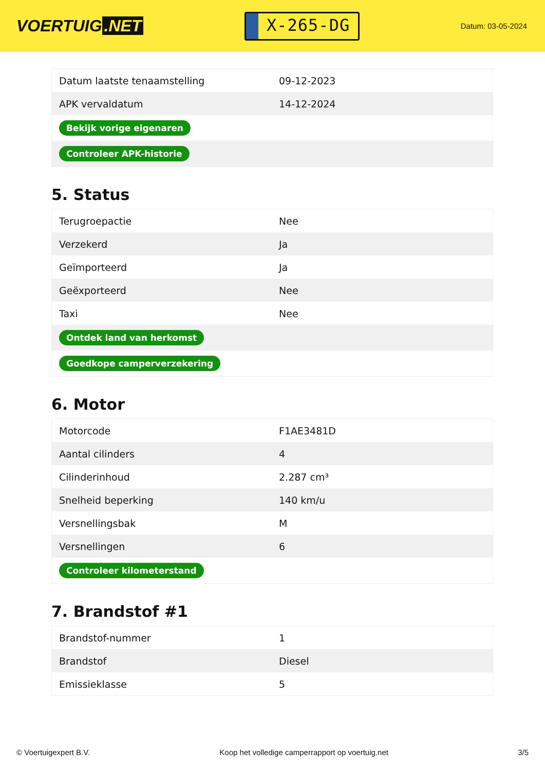VOERTUIG.NET
X-265-DG
Datum: 03-05-2024
| Datum laatste tenaamstelling | 09-12-2023 |
| APK vervaldatum | 14-12-2024 |
| Bekijk vorige eigenaren | |
| Controleer APK-historie | |
5. Status
| Terugroepactie | Nee |
| Verzekerd | Ja |
| Geïmporteerd | Ja |
| Geëxporteerd | Nee |
| Taxi | Nee |
| Ontdek land van herkomst | |
| Goedkope camperverzekering | |
6. Motor
| Motorcode | F1AE3481D |
| Aantal cilinders | 4 |
| Cilinderinhoud | 2.287 cm³ |
| Snelheid beperking | 140 km/u |
| Versnellingsbak | M |
| Versnellingen | 6 |
| Controleer kilometerstand | |
7. Brandstof #1
| Brandstof-nummer | 1 |
| Brandstof | Diesel |
| Emissieklasse | 5 |
© Voertuigexpert B.V. Koop het volledige camperrapport op voertuig.net 3/5